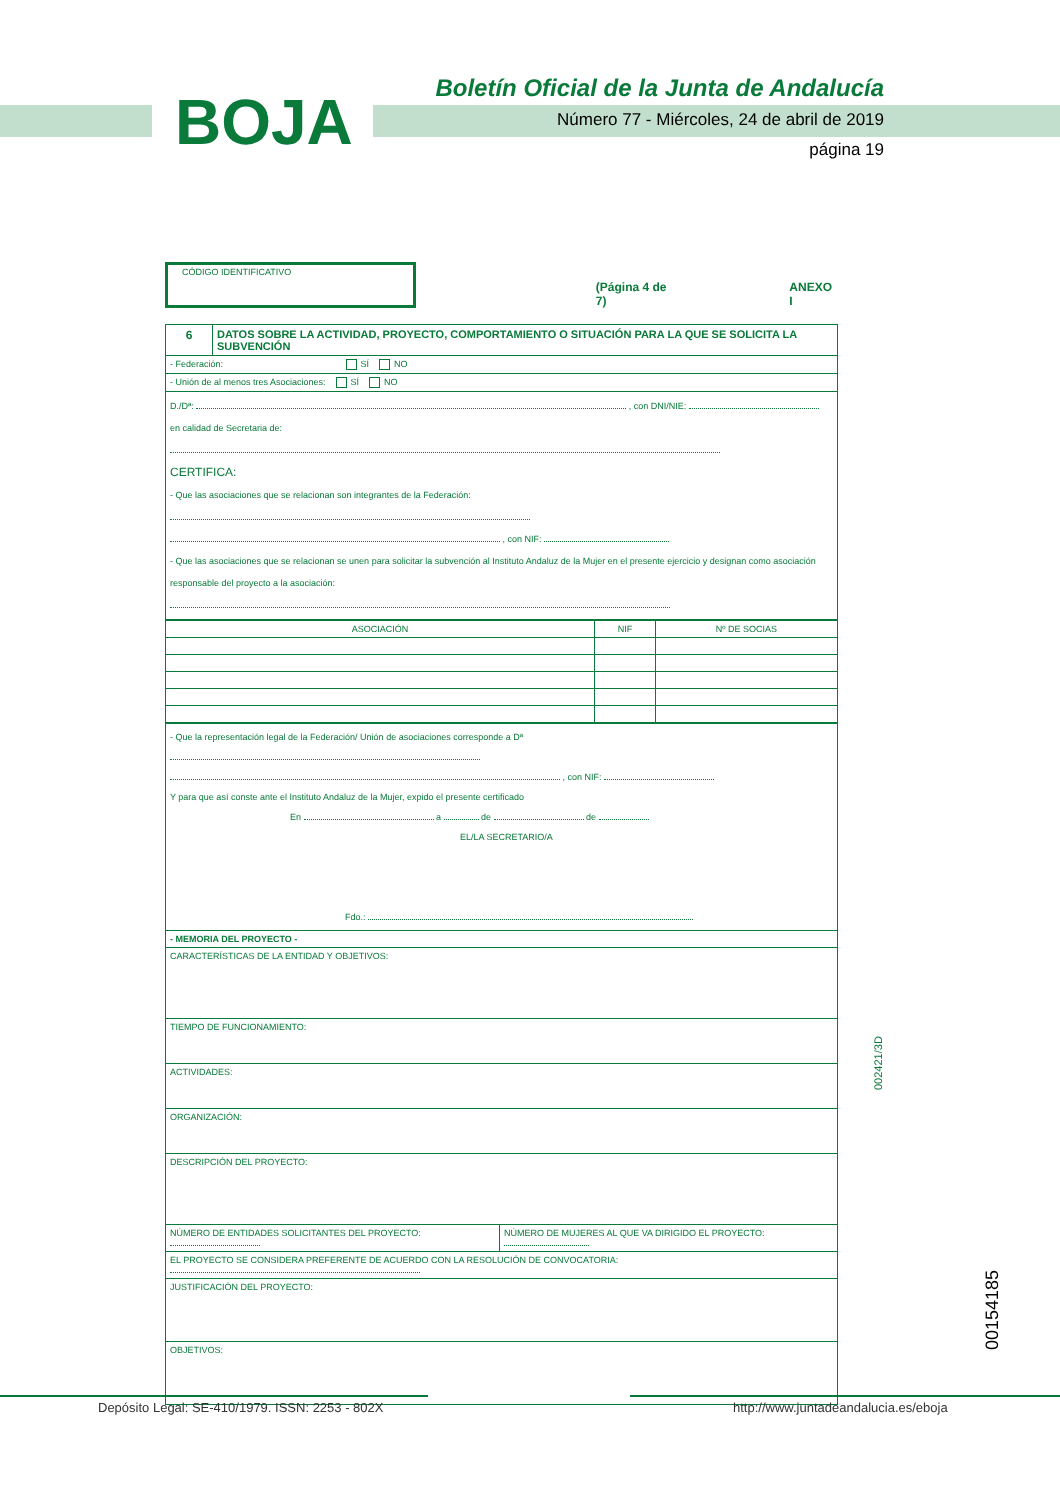BOJA
Boletín Oficial de la Junta de Andalucía
Número 77 - Miércoles, 24 de abril de 2019
página 19
CÓDIGO IDENTIFICATIVO
(Página 4 de 7) ANEXO I
| 6 | DATOS SOBRE LA ACTIVIDAD, PROYECTO, COMPORTAMIENTO O SITUACIÓN PARA LA QUE SE SOLICITA LA SUBVENCIÓN |
| - Federación: SÍ NO | |
| - Unión de al menos tres Asociaciones: SÍ NO | |
| D./Dª: , con DNI/NIE: en calidad de Secretaria de: CERTIFICA: - Que las asociaciones que se relacionan son integrantes de la Federación: , con NIF: - Que las asociaciones que se relacionan se unen para solicitar la subvención al Instituto Andaluz de la Mujer en el presente ejercicio y designan como asociación responsable del proyecto a la asociación: | |
| ASOCIACIÓN | NIF | Nº DE SOCIAS |
| --- | --- | --- |
| - Que la representación legal de la Federación/ Unión de asociaciones corresponde a Dª , con NIF: Y para que así conste ante el Instituto Andaluz de la Mujer, expido el presente certificado En a de de EL/LA SECRETARIO/A Fdo.: | |
| - MEMORIA DEL PROYECTO - | |
| CARACTERÍSTICAS DE LA ENTIDAD Y OBJETIVOS: | |
| TIEMPO DE FUNCIONAMIENTO: | |
| ACTIVIDADES: | |
| ORGANIZACIÓN: | |
| DESCRIPCIÓN DEL PROYECTO: | |
| NÚMERO DE ENTIDADES SOLICITANTES DEL PROYECTO: | NÚMERO DE MUJERES AL QUE VA DIRIGIDO EL PROYECTO: |
| EL PROYECTO SE CONSIDERA PREFERENTE DE ACUERDO CON LA RESOLUCIÓN DE CONVOCATORIA: | |
| JUSTIFICACIÓN DEL PROYECTO: | |
| OBJETIVOS: | |
002421/3D
00154185
Depósito Legal: SE-410/1979. ISSN: 2253 - 802X
http://www.juntadeandalucia.es/eboja